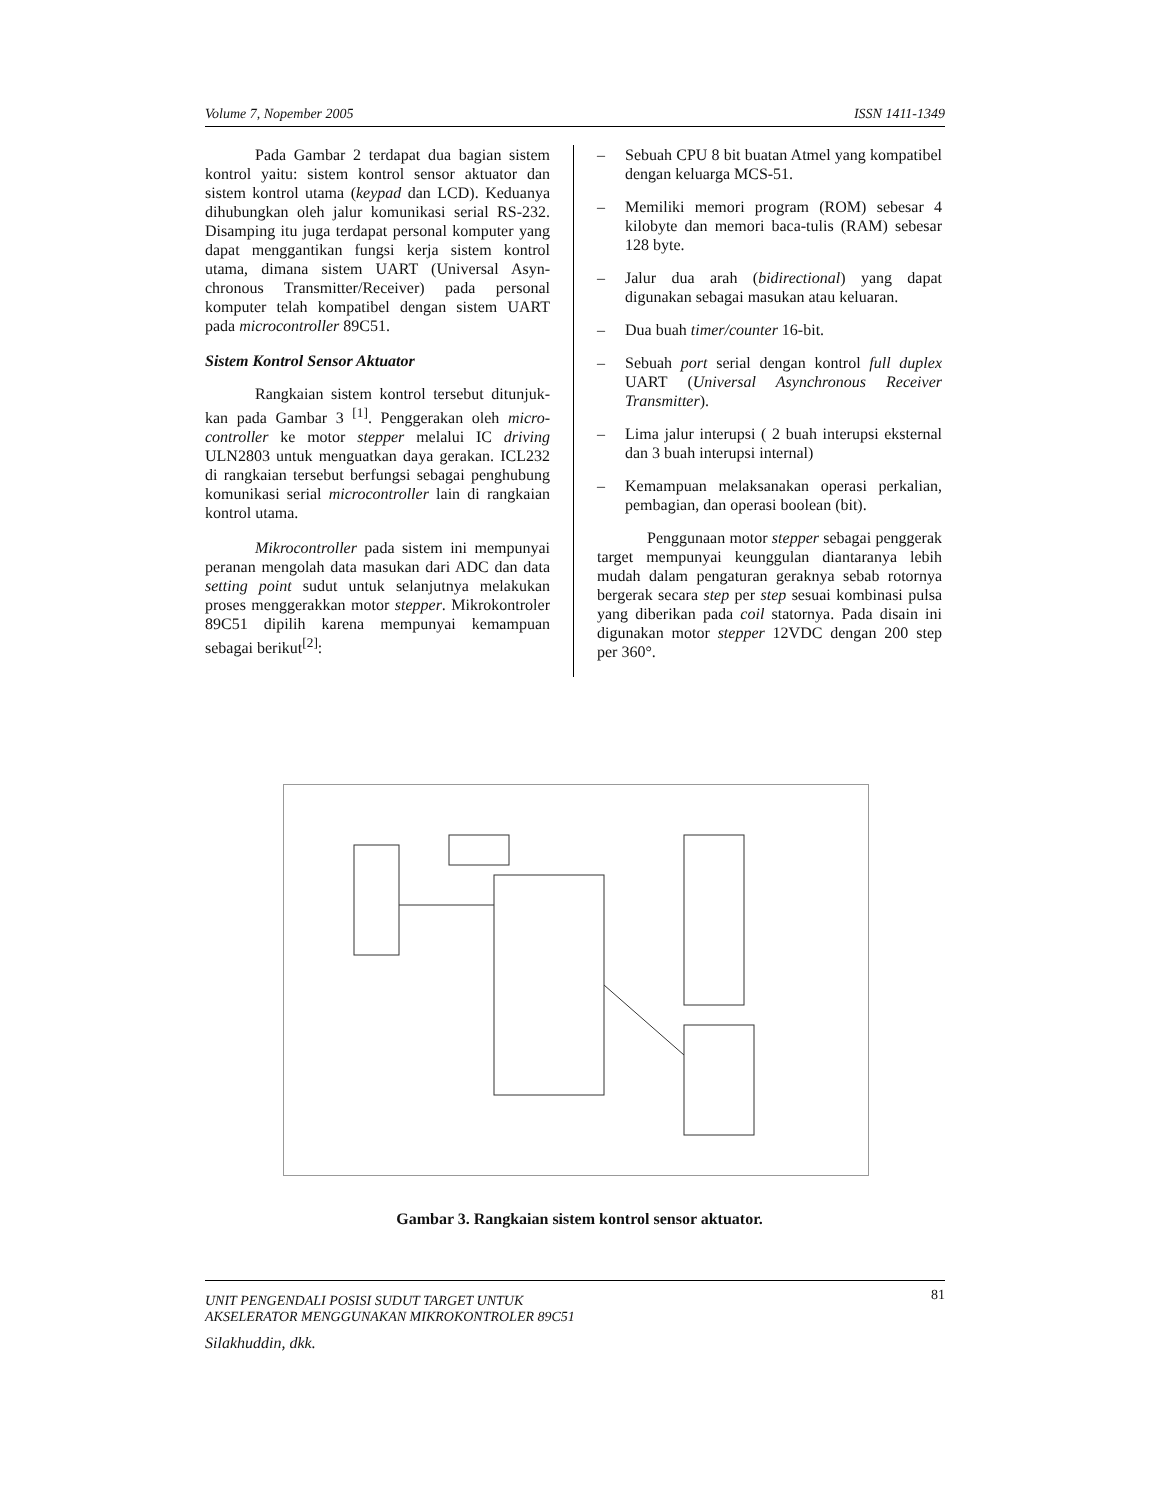Volume 7, Nopember 2005 ISSN 1411-1349
Pada Gambar 2 terdapat dua bagian sistem kontrol yaitu: sistem kontrol sensor aktuator dan sistem kontrol utama (keypad dan LCD). Keduanya dihubungkan oleh jalur komunikasi serial RS-232. Disamping itu juga terdapat personal komputer yang dapat menggantikan fungsi kerja sistem kontrol utama, dimana sistem UART (Universal Asyn-chronous Transmitter/Receiver) pada personal komputer telah kompatibel dengan sistem UART pada microcontroller 89C51.
Sistem Kontrol Sensor Aktuator
Rangkaian sistem kontrol tersebut ditunjuk-kan pada Gambar 3 <sup>[1]</sup>. Penggerakan oleh micro-controller ke motor stepper melalui IC driving ULN2803 untuk menguatkan daya gerakan. ICL232 di rangkaian tersebut berfungsi sebagai penghubung komunikasi serial microcontroller lain di rangkaian kontrol utama.
Mikrocontroller pada sistem ini mempunyai peranan mengolah data masukan dari ADC dan data setting point sudut untuk selanjutnya melakukan proses menggerakkan motor stepper. Mikrokontroler 89C51 dipilih karena mempunyai kemampuan sebagai berikut<sup>[2]</sup>:
– Sebuah CPU 8 bit buatan Atmel yang kompatibel dengan keluarga MCS-51.
– Memiliki memori program (ROM) sebesar 4 kilobyte dan memori baca-tulis (RAM) sebesar 128 byte.
– Jalur dua arah (bidirectional) yang dapat digunakan sebagai masukan atau keluaran.
– Dua buah timer/counter 16-bit.
– Sebuah port serial dengan kontrol full duplex UART (Universal Asynchronous Receiver Transmitter).
– Lima jalur interupsi ( 2 buah interupsi eksternal dan 3 buah interupsi internal)
– Kemampuan melaksanakan operasi perkalian, pembagian, dan operasi boolean (bit).
Penggunaan motor stepper sebagai penggerak target mempunyai keunggulan diantaranya lebih mudah dalam pengaturan geraknya sebab rotornya bergerak secara step per step sesuai kombinasi pulsa yang diberikan pada coil statornya. Pada disain ini digunakan motor stepper 12VDC dengan 200 step per 360°.
Gambar 3. Rangkaian sistem kontrol sensor aktuator.
81
UNIT PENGENDALI POSISI SUDUT TARGET UNTUK
AKSELERATOR MENGGUNAKAN MIKROKONTROLER 89C51
Silakhuddin, dkk.